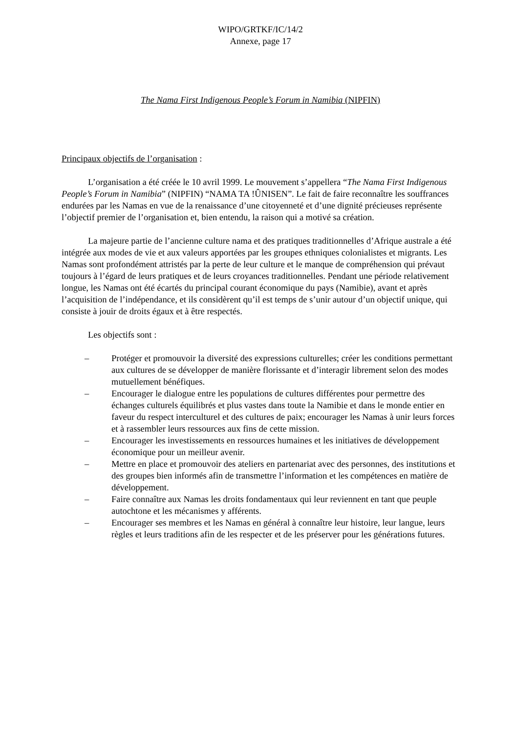WIPO/GRTKF/IC/14/2
Annexe, page 17
The Nama First Indigenous People’s Forum in Namibia (NIPFIN)
Principaux objectifs de l’organisation :
L’organisation a été créée le 10 avril 1999. Le mouvement s’appellera “The Nama First Indigenous People’s Forum in Namibia” (NIPFIN) “NAMA TA !ÛNISEN”. Le fait de faire reconnaître les souffrances endurées par les Namas en vue de la renaissance d’une citoyenneté et d’une dignité précieuses représente l’objectif premier de l’organisation et, bien entendu, la raison qui a motivé sa création.
La majeure partie de l’ancienne culture nama et des pratiques traditionnelles d’Afrique australe a été intégrée aux modes de vie et aux valeurs apportées par les groupes ethniques colonialistes et migrants. Les Namas sont profondément attristés par la perte de leur culture et le manque de compréhension qui prévaut toujours à l’égard de leurs pratiques et de leurs croyances traditionnelles. Pendant une période relativement longue, les Namas ont été écartés du principal courant économique du pays (Namibie), avant et après l’acquisition de l’indépendance, et ils considèrent qu’il est temps de s’unir autour d’un objectif unique, qui consiste à jouir de droits égaux et à être respectés.
Les objectifs sont :
– Protéger et promouvoir la diversité des expressions culturelles; créer les conditions permettant aux cultures de se développer de manière florissante et d’interagir librement selon des modes mutuellement bénéfiques.
– Encourager le dialogue entre les populations de cultures différentes pour permettre des échanges culturels équilibrés et plus vastes dans toute la Namibie et dans le monde entier en faveur du respect interculturel et des cultures de paix; encourager les Namas à unir leurs forces et à rassembler leurs ressources aux fins de cette mission.
– Encourager les investissements en ressources humaines et les initiatives de développement économique pour un meilleur avenir.
– Mettre en place et promouvoir des ateliers en partenariat avec des personnes, des institutions et des groupes bien informés afin de transmettre l’information et les compétences en matière de développement.
– Faire connaître aux Namas les droits fondamentaux qui leur reviennent en tant que peuple autochtone et les mécanismes y afférents.
– Encourager ses membres et les Namas en général à connaître leur histoire, leur langue, leurs règles et leurs traditions afin de les respecter et de les préserver pour les générations futures.